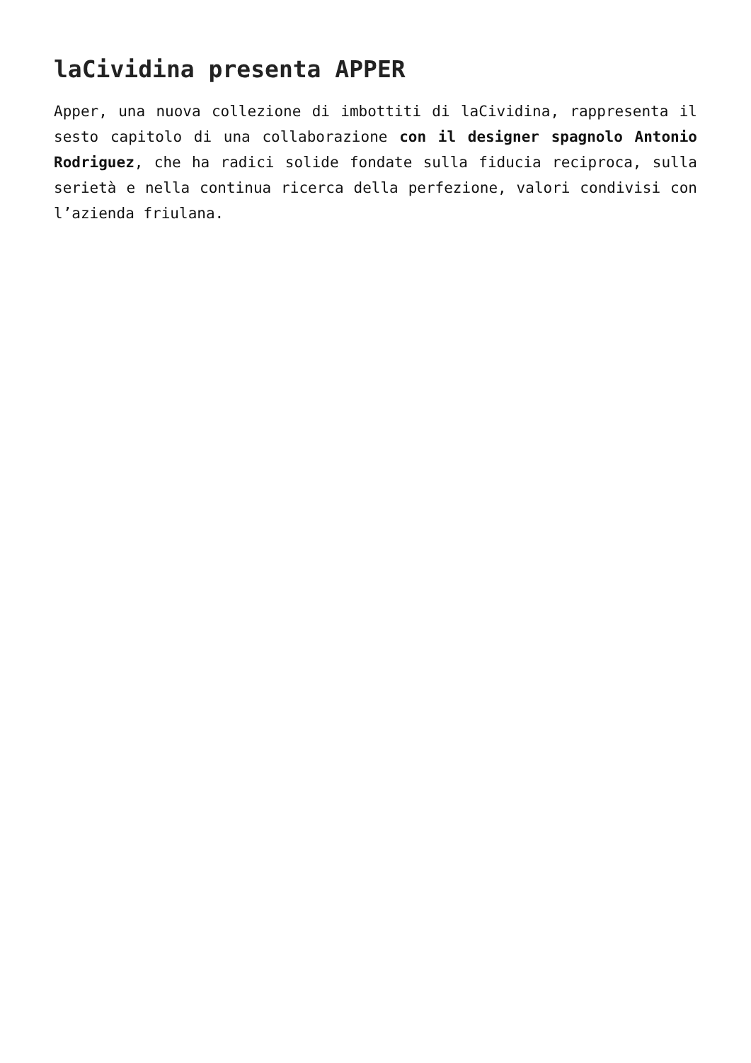laCividina presenta APPER
Apper, una nuova collezione di imbottiti di laCividina, rappresenta il sesto capitolo di una collaborazione con il designer spagnolo Antonio Rodriguez, che ha radici solide fondate sulla fiducia reciproca, sulla serietà e nella continua ricerca della perfezione, valori condivisi con l’azienda friulana.